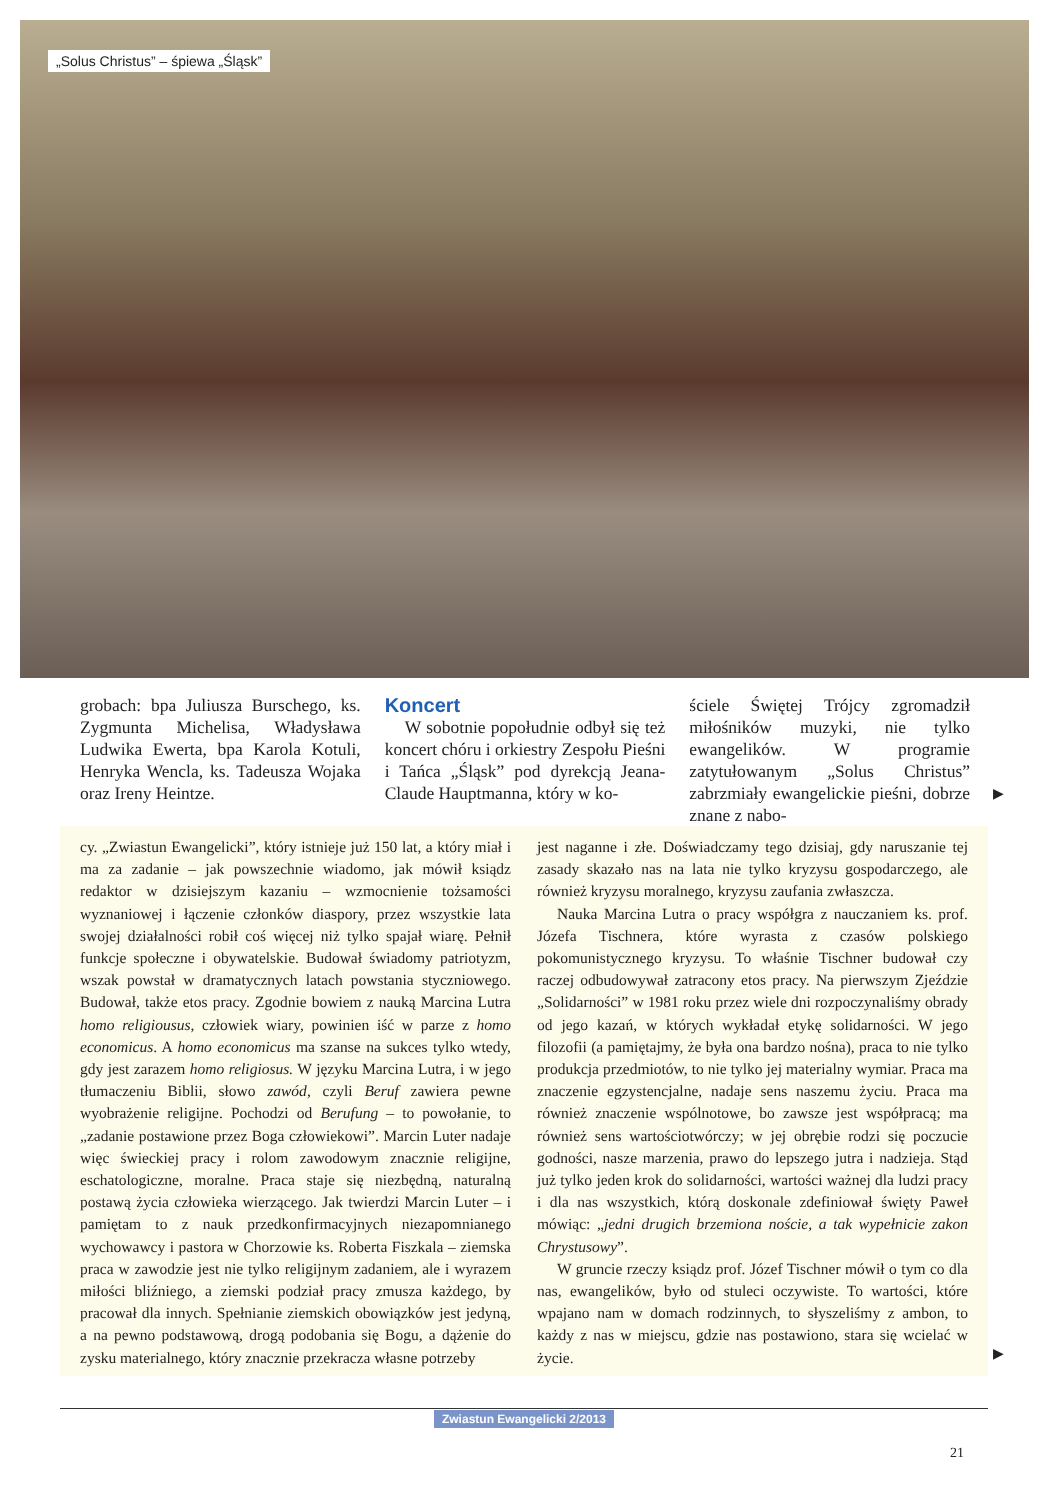„Solus Christus” – śpiewa „Śląsk”
grobach: bpa Juliusza Burschego, ks. Zygmunta Michelisa, Władysława Ludwika Ewerta, bpa Karola Kotuli, Henryka Wencla, ks. Tadeusza Wojaka oraz Ireny Heintze.
Koncert
W sobotnie popołudnie odbył się też koncert chóru i orkiestry Zespołu Pieśni i Tańca „Śląsk” pod dyrekcją Jeana-Claude Hauptmanna, który w ko-
ściele Świętej Trójcy zgromadził miłośników muzyki, nie tylko ewangelików. W programie zatytułowanym „Solus Christus” zabrzmiały ewangelickie pieśni, dobrze znane z nabo-
▶
cy. „Zwiastun Ewangelicki”, który istnieje już 150 lat, a który miał i ma za zadanie – jak powszechnie wiadomo, jak mówił ksiądz redaktor w dzisiejszym kazaniu – wzmocnienie tożsamości wyznaniowej i łączenie członków diaspory, przez wszystkie lata swojej działalności robił coś więcej niż tylko spajał wiarę. Pełnił funkcje społeczne i obywatelskie. Budował świadomy patriotyzm, wszak powstał w dramatycznych latach powstania styczniowego. Budował, także etos pracy. Zgodnie bowiem z nauką Marcina Lutra homo religiousus, człowiek wiary, powinien iść w parze z homo economicus. A homo economicus ma szanse na sukces tylko wtedy, gdy jest zarazem homo religiosus. W języku Marcina Lutra, i w jego tłumaczeniu Biblii, słowo zawód, czyli Beruf zawiera pewne wyobrażenie religijne. Pochodzi od Berufung – to powołanie, to „zadanie postawione przez Boga człowiekowi”. Marcin Luter nadaje więc świeckiej pracy i rolom zawodowym znacznie religijne, eschatologiczne, moralne. Praca staje się niezbędną, naturalną postawą życia człowieka wierzącego. Jak twierdzi Marcin Luter – i pamiętam to z nauk przedkonfirmacyjnych niezapomnianego wychowawcy i pastora w Chorzowie ks. Roberta Fiszkala – ziemska praca w zawodzie jest nie tylko religijnym zadaniem, ale i wyrazem miłości bliźniego, a ziemski podział pracy zmusza każdego, by pracował dla innych. Spełnianie ziemskich obowiązków jest jedyną, a na pewno podstawową, drogą podobania się Bogu, a dążenie do zysku materialnego, który znacznie przekracza własne potrzeby
jest naganne i złe. Doświadczamy tego dzisiaj, gdy naruszanie tej zasady skazało nas na lata nie tylko kryzysu gospodarczego, ale również kryzysu moralnego, kryzysu zaufania zwłaszcza.
Nauka Marcina Lutra o pracy współgra z nauczaniem ks. prof. Józefa Tischnera, które wyrasta z czasów polskiego pokomunistycznego kryzysu. To właśnie Tischner budował czy raczej odbudowywał zatracony etos pracy. Na pierwszym Zjeździe „Solidarności” w 1981 roku przez wiele dni rozpoczynaliśmy obrady od jego kazań, w których wykładał etykę solidarności. W jego filozofii (a pamiętajmy, że była ona bardzo nośna), praca to nie tylko produkcja przedmiotów, to nie tylko jej materialny wymiar. Praca ma znaczenie egzystencjalne, nadaje sens naszemu życiu. Praca ma również znaczenie wspólnotowe, bo zawsze jest współpracą; ma również sens wartościotwórczy; w jej obrębie rodzi się poczucie godności, nasze marzenia, prawo do lepszego jutra i nadzieja. Stąd już tylko jeden krok do solidarności, wartości ważnej dla ludzi pracy i dla nas wszystkich, którą doskonale zdefiniował święty Paweł mówiąc: „jedni drugich brzemiona noście, a tak wypełnicie zakon Chrystusowy”.
W gruncie rzeczy ksiądz prof. Józef Tischner mówił o tym co dla nas, ewangelików, było od stuleci oczywiste. To wartości, które wpajano nam w domach rodzinnych, to słyszeliśmy z ambon, to każdy z nas w miejscu, gdzie nas postawiono, stara się wcielać w życie.
▶
Zwiastun Ewangelicki 2/2013
21